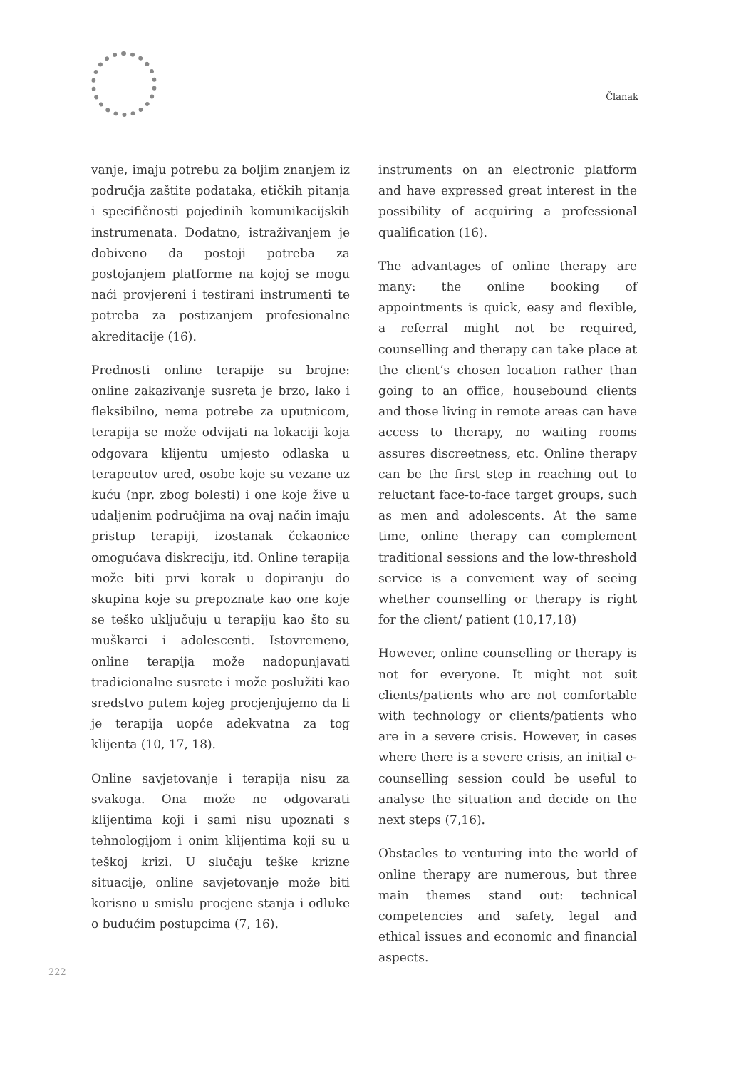Članak
vanje, imaju potrebu za boljim znanjem iz područja zaštite podataka, etičkih pitanja i specifičnosti pojedinih komunikacijskih instrumenata. Dodatno, istraživanjem je dobiveno da postoji potreba za postojanjem platforme na kojoj se mogu naći provjereni i testirani instrumenti te potreba za postizanjem profesionalne akreditacije (16).
Prednosti online terapije su brojne: online zakazivanje susreta je brzo, lako i fleksibilno, nema potrebe za uputnicom, terapija se može odvijati na lokaciji koja odgovara klijentu umjesto odlaska u terapeutov ured, osobe koje su vezane uz kuću (npr. zbog bolesti) i one koje žive u udaljenim područjima na ovaj način imaju pristup terapiji, izostanak čekaonice omogućava diskreciju, itd. Online terapija može biti prvi korak u dopiranju do skupina koje su prepoznate kao one koje se teško uključuju u terapiju kao što su muškarci i adolescenti. Istovremeno, online terapija može nadopunjavati tradicionalne susrete i može poslužiti kao sredstvo putem kojeg procjenjujemo da li je terapija uopće adekvatna za tog klijenta (10, 17, 18).
Online savjetovanje i terapija nisu za svakoga. Ona može ne odgovarati klijentima koji i sami nisu upoznati s tehnologijom i onim klijentima koji su u teškoj krizi. U slučaju teške krizne situacije, online savjetovanje može biti korisno u smislu procjene stanja i odluke o budućim postupcima (7, 16).
instruments on an electronic platform and have expressed great interest in the possibility of acquiring a professional qualification (16).
The advantages of online therapy are many: the online booking of appointments is quick, easy and flexible, a referral might not be required, counselling and therapy can take place at the client’s chosen location rather than going to an office, housebound clients and those living in remote areas can have access to therapy, no waiting rooms assures discreetness, etc. Online therapy can be the first step in reaching out to reluctant face-to-face target groups, such as men and adolescents. At the same time, online therapy can complement traditional sessions and the low-threshold service is a convenient way of seeing whether counselling or therapy is right for the client/ patient (10,17,18)
However, online counselling or therapy is not for everyone. It might not suit clients/patients who are not comfortable with technology or clients/patients who are in a severe crisis. However, in cases where there is a severe crisis, an initial e-counselling session could be useful to analyse the situation and decide on the next steps (7,16).
Obstacles to venturing into the world of online therapy are numerous, but three main themes stand out: technical competencies and safety, legal and ethical issues and economic and financial aspects.
222